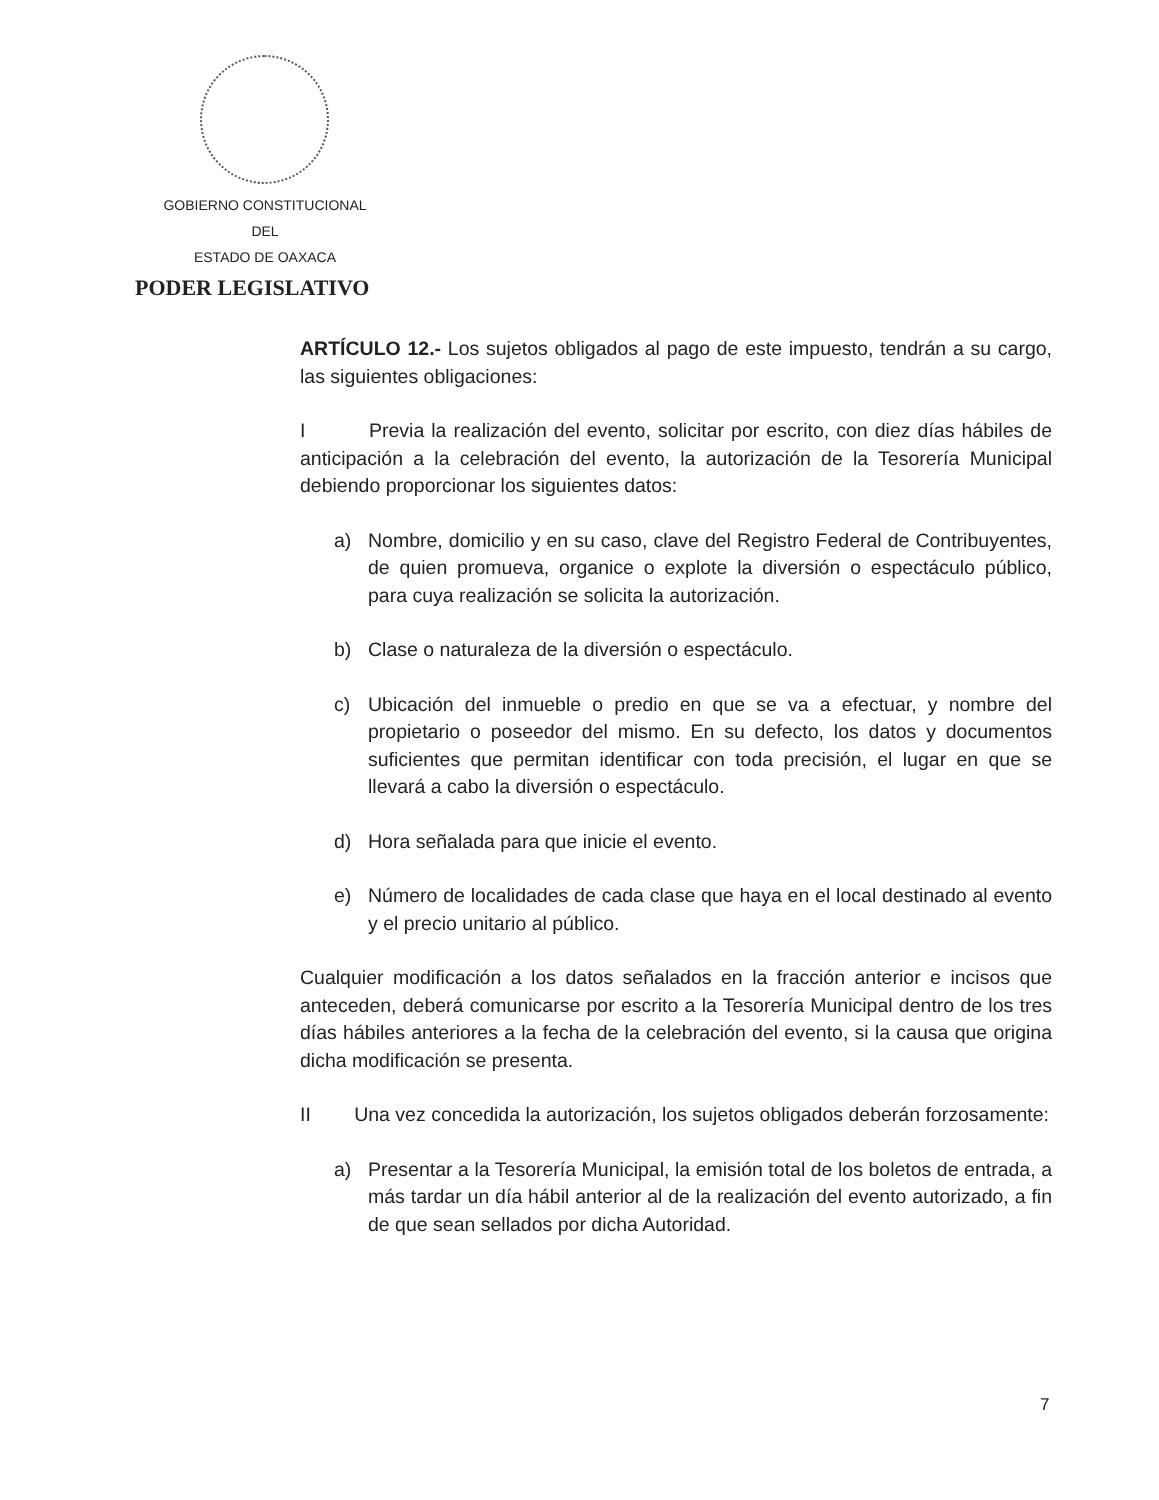GOBIERNO CONSTITUCIONAL
DEL
ESTADO DE OAXACA
PODER LEGISLATIVO
ARTÍCULO 12.- Los sujetos obligados al pago de este impuesto, tendrán a su cargo, las siguientes obligaciones:
I Previa la realización del evento, solicitar por escrito, con diez días hábiles de anticipación a la celebración del evento, la autorización de la Tesorería Municipal debiendo proporcionar los siguientes datos:
a) Nombre, domicilio y en su caso, clave del Registro Federal de Contribuyentes, de quien promueva, organice o explote la diversión o espectáculo público, para cuya realización se solicita la autorización.
b) Clase o naturaleza de la diversión o espectáculo.
c) Ubicación del inmueble o predio en que se va a efectuar, y nombre del propietario o poseedor del mismo. En su defecto, los datos y documentos suficientes que permitan identificar con toda precisión, el lugar en que se llevará a cabo la diversión o espectáculo.
d) Hora señalada para que inicie el evento.
e) Número de localidades de cada clase que haya en el local destinado al evento y el precio unitario al público.
Cualquier modificación a los datos señalados en la fracción anterior e incisos que anteceden, deberá comunicarse por escrito a la Tesorería Municipal dentro de los tres días hábiles anteriores a la fecha de la celebración del evento, si la causa que origina dicha modificación se presenta.
II Una vez concedida la autorización, los sujetos obligados deberán forzosamente:
a) Presentar a la Tesorería Municipal, la emisión total de los boletos de entrada, a más tardar un día hábil anterior al de la realización del evento autorizado, a fin de que sean sellados por dicha Autoridad.
7